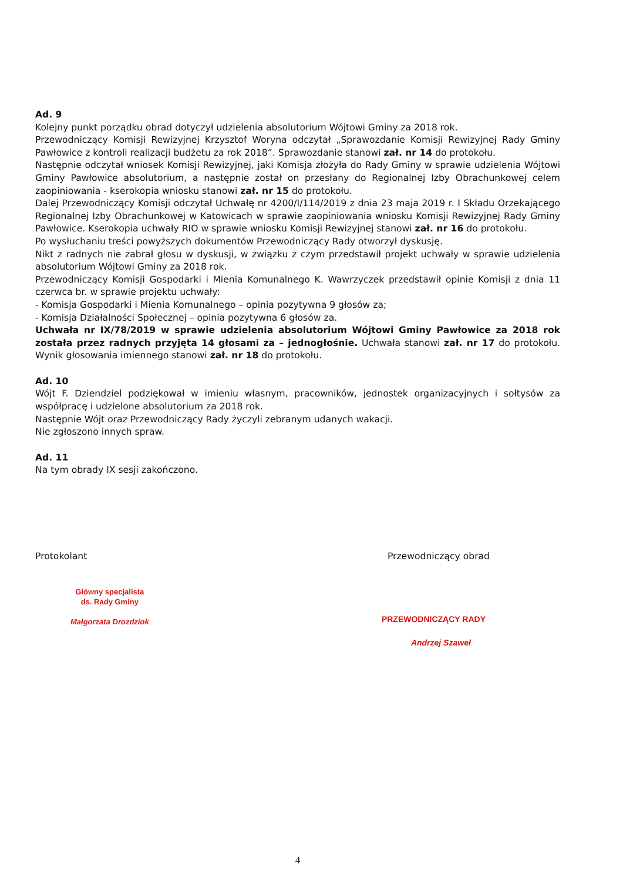Ad. 9
Kolejny punkt porządku obrad dotyczył udzielenia absolutorium Wójtowi Gminy za 2018 rok.
Przewodniczący Komisji Rewizyjnej Krzysztof Woryna odczytał „Sprawozdanie Komisji Rewizyjnej Rady Gminy Pawłowice z kontroli realizacji budżetu za rok 2018”. Sprawozdanie stanowi zał. nr 14 do protokołu.
Następnie odczytał wniosek Komisji Rewizyjnej, jaki Komisja złożyła do Rady Gminy w sprawie udzielenia Wójtowi Gminy Pawłowice absolutorium, a następnie został on przesłany do Regionalnej Izby Obrachunkowej celem zaopiniowania - kserokopia wniosku stanowi zał. nr 15 do protokołu.
Dalej Przewodniczący Komisji odczytał Uchwałę nr 4200/I/114/2019 z dnia 23 maja 2019 r. I Składu Orzekającego Regionalnej Izby Obrachunkowej w Katowicach w sprawie zaopiniowania wniosku Komisji Rewizyjnej Rady Gminy Pawłowice. Kserokopia uchwały RIO w sprawie wniosku Komisji Rewizyjnej stanowi zał. nr 16 do protokołu.
Po wysłuchaniu treści powyższych dokumentów Przewodniczący Rady otworzył dyskusję.
Nikt z radnych nie zabrał głosu w dyskusji, w związku z czym przedstawił projekt uchwały w sprawie udzielenia absolutorium Wójtowi Gminy za 2018 rok.
Przewodniczący Komisji Gospodarki i Mienia Komunalnego K. Wawrzyczek przedstawił opinie Komisji z dnia 11 czerwca br. w sprawie projektu uchwały:
- Komisja Gospodarki i Mienia Komunalnego – opinia pozytywna 9 głosów za;
- Komisja Działalności Społecznej – opinia pozytywna 6 głosów za.
Uchwała nr IX/78/2019 w sprawie udzielenia absolutorium Wójtowi Gminy Pawłowice za 2018 rok została przez radnych przyjęta 14 głosami za – jednogłośnie. Uchwała stanowi zał. nr 17 do protokołu. Wynik głosowania imiennego stanowi zał. nr 18 do protokołu.
Ad. 10
Wójt F. Dziendziel podziękował w imieniu własnym, pracowników, jednostek organizacyjnych i sołtysów za współpracę i udzielone absolutorium za 2018 rok.
Następnie Wójt oraz Przewodniczący Rady życzyli zebranym udanych wakacji.
Nie zgłoszono innych spraw.
Ad. 11
Na tym obrady IX sesji zakończono.
Protokolant
Główny specjalista
ds. Rady Gminy
Małgorzata Drozdziok
Przewodniczący obrad
PRZEWODNICZĄCY RADY
Andrzej Szaweł
4